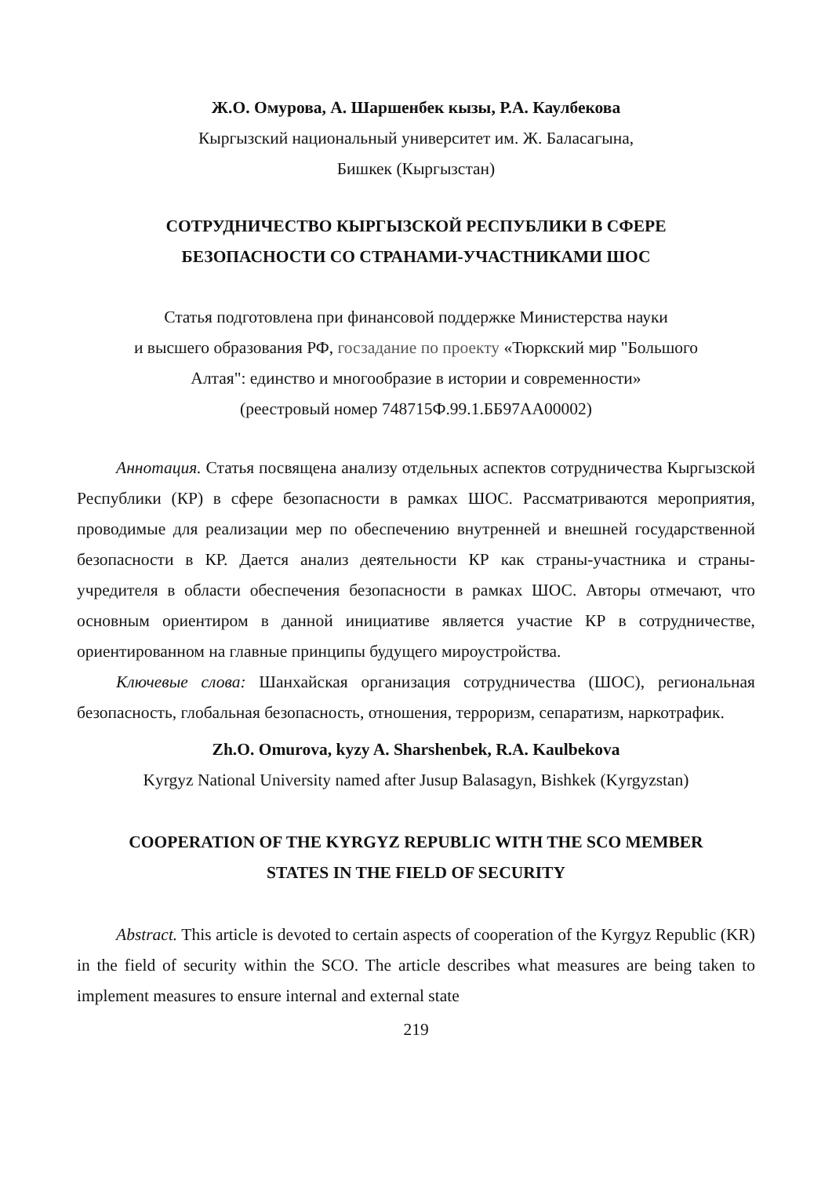Ж.О. Омурова, А. Шаршенбек кызы, Р.А. Каулбекова
Кыргызский национальный университет им. Ж. Баласагына,
Бишкек (Кыргызстан)
СОТРУДНИЧЕСТВО КЫРГЫЗСКОЙ РЕСПУБЛИКИ В СФЕРЕ
БЕЗОПАСНОСТИ СО СТРАНАМИ-УЧАСТНИКАМИ ШОС
Статья подготовлена при финансовой поддержке Министерства науки
и высшего образования РФ, госзадание по проекту «Тюркский мир "Большого
Алтая": единство и многообразие в истории и современности»
(реестровый номер 748715Ф.99.1.ББ97АА00002)
Аннотация. Статья посвящена анализу отдельных аспектов сотрудничества Кыргызской Республики (КР) в сфере безопасности в рамках ШОС. Рассматриваются мероприятия, проводимые для реализации мер по обеспечению внутренней и внешней государственной безопасности в КР. Дается анализ деятельности КР как страны-участника и страны-учредителя в области обеспечения безопасности в рамках ШОС. Авторы отмечают, что основным ориентиром в данной инициативе является участие КР в сотрудничестве, ориентированном на главные принципы будущего мироустройства.
Ключевые слова: Шанхайская организация сотрудничества (ШОС), региональная безопасность, глобальная безопасность, отношения, терроризм, сепаратизм, наркотрафик.
Zh.O. Omurova, kyzy A. Sharshenbek, R.A. Kaulbekova
Kyrgyz National University named after Jusup Balasagyn, Bishkek (Kyrgyzstan)
COOPERATION OF THE KYRGYZ REPUBLIC WITH THE SCO MEMBER
STATES IN THE FIELD OF SECURITY
Abstract. This article is devoted to certain aspects of cooperation of the Kyrgyz Republic (KR) in the field of security within the SCO. The article describes what measures are being taken to implement measures to ensure internal and external state
219